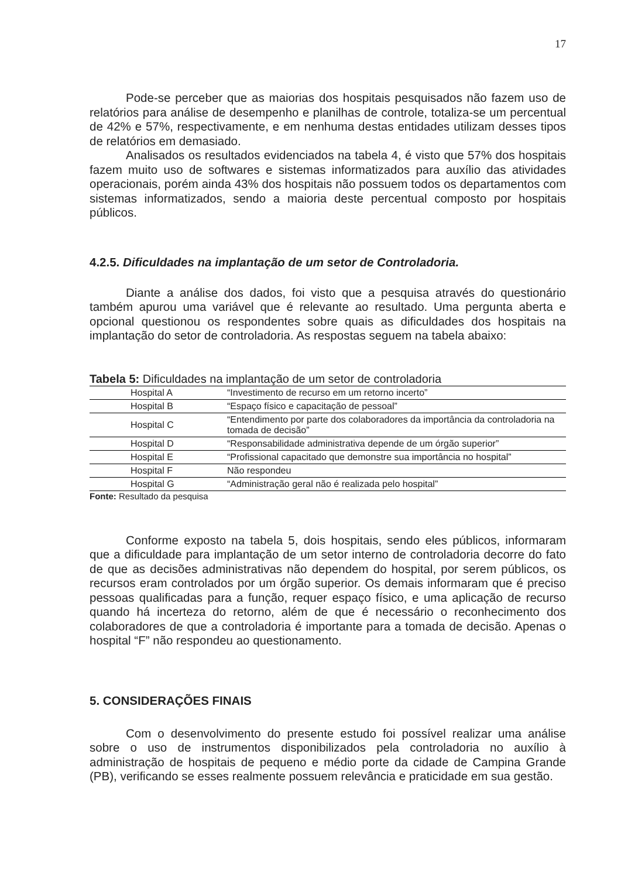17
Pode-se perceber que as maiorias dos hospitais pesquisados não fazem uso de relatórios para análise de desempenho e planilhas de controle, totaliza-se um percentual de 42% e 57%, respectivamente, e em nenhuma destas entidades utilizam desses tipos de relatórios em demasiado.
Analisados os resultados evidenciados na tabela 4, é visto que 57% dos hospitais fazem muito uso de softwares e sistemas informatizados para auxílio das atividades operacionais, porém ainda 43% dos hospitais não possuem todos os departamentos com sistemas informatizados, sendo a maioria deste percentual composto por hospitais públicos.
4.2.5. Dificuldades na implantação de um setor de Controladoria.
Diante a análise dos dados, foi visto que a pesquisa através do questionário também apurou uma variável que é relevante ao resultado. Uma pergunta aberta e opcional questionou os respondentes sobre quais as dificuldades dos hospitais na implantação do setor de controladoria. As respostas seguem na tabela abaixo:
Tabela 5: Dificuldades na implantação de um setor de controladoria
| Hospital A | “Investimento de recurso em um retorno incerto” |
| Hospital B | “Espaço físico e capacitação de pessoal” |
| Hospital C | “Entendimento por parte dos colaboradores da importância da controladoria na tomada de decisão” |
| Hospital D | “Responsabilidade administrativa depende de um órgão superior” |
| Hospital E | “Profissional capacitado que demonstre sua importância no hospital” |
| Hospital F | Não respondeu |
| Hospital G | “Administração geral não é realizada pelo hospital” |
Fonte: Resultado da pesquisa
Conforme exposto na tabela 5, dois hospitais, sendo eles públicos, informaram que a dificuldade para implantação de um setor interno de controladoria decorre do fato de que as decisões administrativas não dependem do hospital, por serem públicos, os recursos eram controlados por um órgão superior. Os demais informaram que é preciso pessoas qualificadas para a função, requer espaço físico, e uma aplicação de recurso quando há incerteza do retorno, além de que é necessário o reconhecimento dos colaboradores de que a controladoria é importante para a tomada de decisão. Apenas o hospital “F” não respondeu ao questionamento.
5. CONSIDERAÇÕES FINAIS
Com o desenvolvimento do presente estudo foi possível realizar uma análise sobre o uso de instrumentos disponibilizados pela controladoria no auxílio à administração de hospitais de pequeno e médio porte da cidade de Campina Grande (PB), verificando se esses realmente possuem relevância e praticidade em sua gestão.